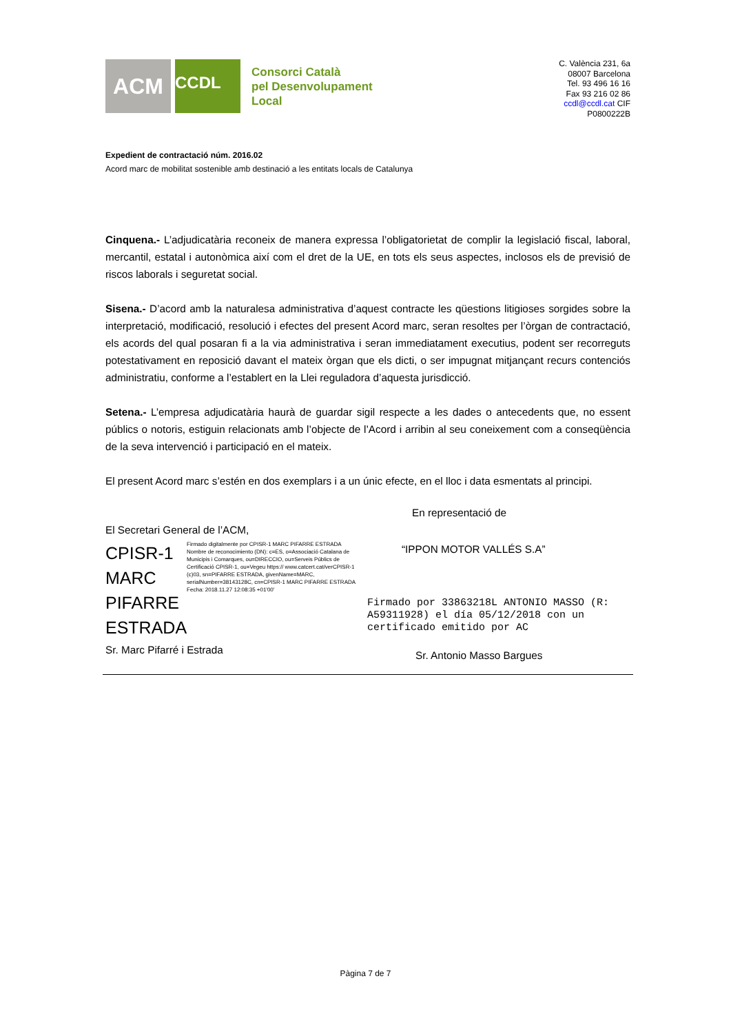ACM
CCDL
Consorci Català
pel Desenvolupament
Local
C. València 231, 6a
08007 Barcelona
Tel. 93 496 16 16
Fax 93 216 02 86
ccdl@ccdl.cat CIF
P0800222B
Expedient de contractació núm. 2016.02
Acord marc de mobilitat sostenible amb destinació a les entitats locals de Catalunya
Cinquena.- L’adjudicatària reconeix de manera expressa l’obligatorietat de complir la legislació fiscal, laboral, mercantil, estatal i autonòmica així com el dret de la UE, en tots els seus aspectes, inclosos els de previsió de riscos laborals i seguretat social.
Sisena.- D’acord amb la naturalesa administrativa d’aquest contracte les qüestions litigioses sorgides sobre la interpretació, modificació, resolució i efectes del present Acord marc, seran resoltes per l’òrgan de contractació, els acords del qual posaran fi a la via administrativa i seran immediatament executius, podent ser recorreguts potestativament en reposició davant el mateix òrgan que els dicti, o ser impugnat mitjançant recurs contenciós administratiu, conforme a l’establert en la Llei reguladora d’aquesta jurisdicció.
Setena.- L’empresa adjudicatària haurà de guardar sigil respecte a les dades o antecedents que, no essent públics o notoris, estiguin relacionats amb l’objecte de l’Acord i arribin al seu coneixement com a conseqüència de la seva intervenció i participació en el mateix.
El present Acord marc s’estén en dos exemplars i a un únic efecte, en el lloc i data esmentats al principi.
El Secretari General de l’ACM,
CPISR-1
MARC
PIFARRE
ESTRADA
Firmado digitalmente por CPISR-1 MARC PIFARRE ESTRADA
Nombre de reconocimiento (DN): c=ES, o=Associació Catalana de Municipis i Comarques, ou=DIRECCIO, ou=Serveis Públics de Certificació CPISR-1, ou=Vegeu https:// www.catcert.cat/verCPISR-1 (c)03, sn=PIFARRE ESTRADA, givenName=MARC, serialNumber=38143128C, cn=CPISR-1 MARC PIFARRE ESTRADA
Fecha: 2018.11.27 12:08:35 +01'00'
Sr. Marc Pifarré i Estrada
En representació de
“IPPON MOTOR VALLÉS S.A”
Firmado por 33863218L ANTONIO MASSO (R: A59311928) el día 05/12/2018 con un certificado emitido por AC
Sr. Antonio Masso Bargues
Pàgina 7 de 7